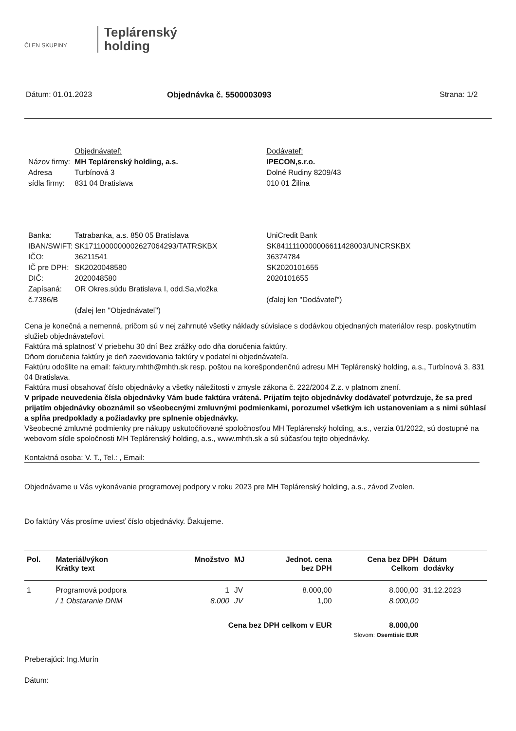ČLEN SKUPINY
Teplárenský
holding
Dátum: 01.01.2023 Objednávka č. 5500003093 Strana: 1/2
| | Objednávateľ: | Dodávateľ: |
| Názov firmy: | MH Teplárenský holding, a.s. | IPECON,s.r.o. |
| Adresa | Turbínová 3 | Dolné Rudiny 8209/43 |
| sídla firmy: | 831 04 Bratislava | 010 01 Žilina |
| Banka: | Tatrabanka, a.s. 850 05 Bratislava | UniCredit Bank |
| IBAN/SWIFT: | SK1711000000002627064293/TATRSKBX | SK8411110000006611428003/UNCRSKBX |
| IČO: | 36211541 | 36374784 |
| IČ pre DPH: | SK2020048580 | SK2020101655 |
| DIČ: | 2020048580 | 2020101655 |
| Zapísaná: | OR Okres.súdu Bratislava I, odd.Sa,vložka | |
| č.7386/B | | (ďalej len "Dodávateľ") |
| | (ďalej len "Objednávateľ") | |
Cena je konečná a nemenná, pričom sú v nej zahrnuté všetky náklady súvisiace s dodávkou objednaných materiálov resp. poskytnutím služieb objednávateľovi.
Faktúra má splatnosť V priebehu 30 dní Bez zrážky odo dňa doručenia faktúry.
Dňom doručenia faktúry je deň zaevidovania faktúry v podateľni objednávateľa.
Faktúru odošlite na email: faktury.mhth@mhth.sk resp. poštou na korešpondenčnú adresu MH Teplárenský holding, a.s., Turbínová 3, 831 04 Bratislava.
Faktúra musí obsahovať číslo objednávky a všetky náležitosti v zmysle zákona č. 222/2004 Z.z. v platnom znení.
V prípade neuvedenia čísla objednávky Vám bude faktúra vrátená. Prijatím tejto objednávky dodávateľ potvrdzuje, že sa pred prijatím objednávky oboznámil so všeobecnými zmluvnými podmienkami, porozumel všetkým ich ustanoveniam a s nimi súhlasí a spĺňa predpoklady a požiadavky pre splnenie objednávky.
Všeobecné zmluvné podmienky pre nákupy uskutočňované spoločnosťou MH Teplárenský holding, a.s., verzia 01/2022, sú dostupné na webovom sídle spoločnosti MH Teplárenský holding, a.s., www.mhth.sk a sú súčasťou tejto objednávky.
Kontaktná osoba: V. T., Tel.: , Email:
Objednávame u Vás vykonávanie programovej podpory v roku 2023 pre MH Teplárenský holding, a.s., závod Zvolen.
Do faktúry Vás prosíme uviesť číslo objednávky. Ďakujeme.
| Pol. | Materiál/výkon Krátky text | Množstvo | MJ | Jednot. cena bez DPH | Cena bez DPH Celkom | Dátum dodávky |
| --- | --- | --- | --- | --- | --- | --- |
| 1 | Programová podpora | 1 | JV | 8.000,00 | 8.000,00 | 31.12.2023 |
| | / 1 Obstaranie DNM | 8.000 | JV | 1,00 | 8.000,00 | |
| Cena bez DPH celkom v EUR | | | | | 8.000,00 | |
| Slovom: Osemtisíc EUR | | | | | | |
Preberajúci: Ing.Murín
Dátum: